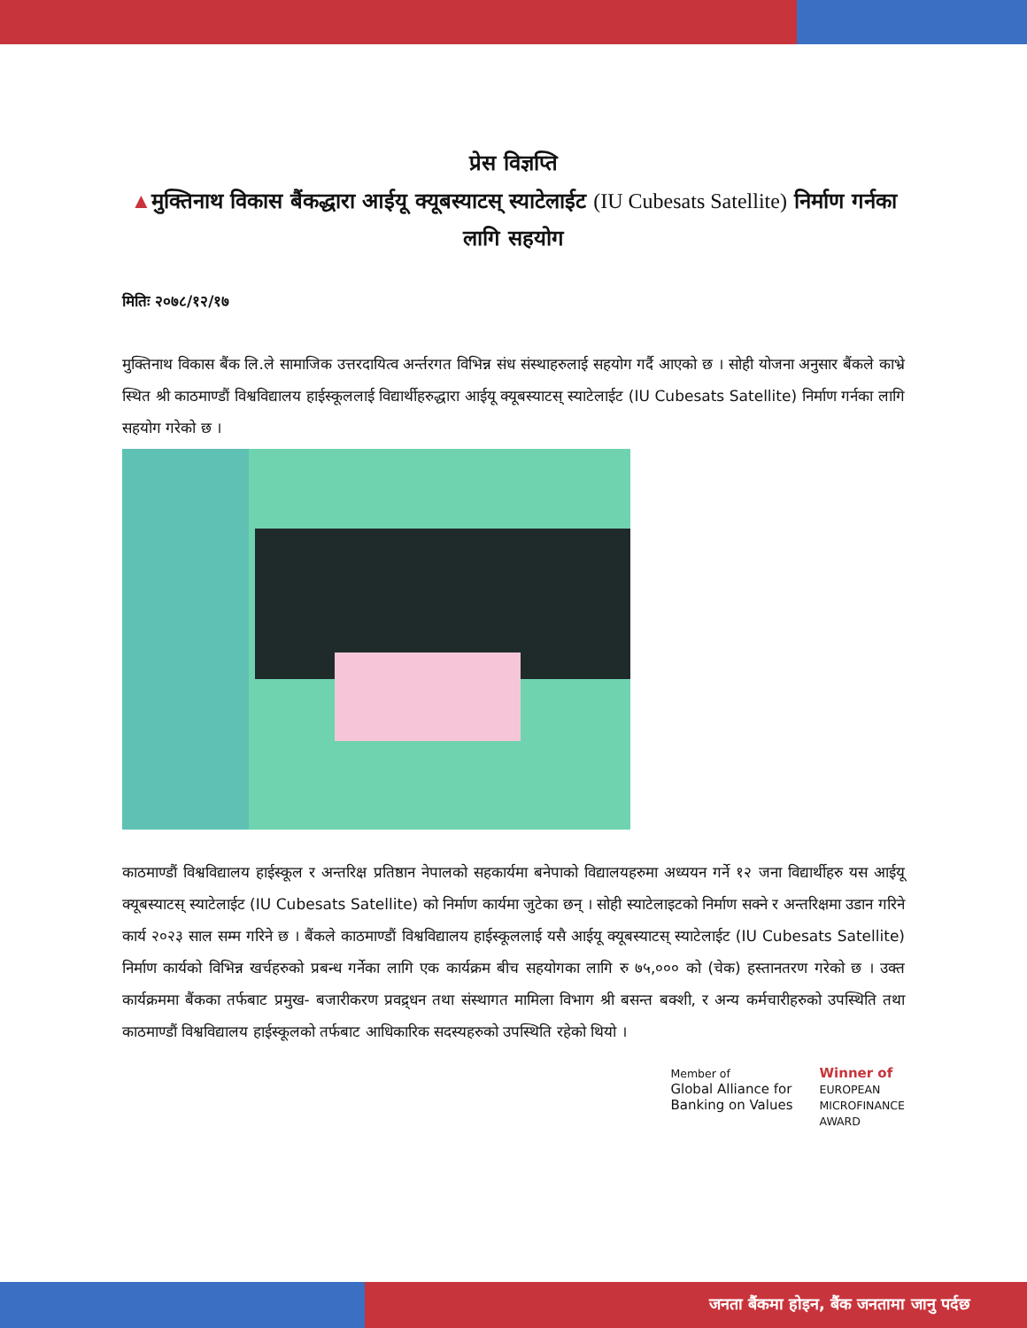प्रेस विज्ञप्ति
▲मुक्तिनाथ विकास बैंकद्धारा आईयू क्यूबस्याटस् स्याटेलाईट (IU Cubesats Satellite) निर्माण गर्नका लागि सहयोग
मितिः २०७८/१२/१७
मुक्तिनाथ विकास बैंक लि.ले सामाजिक उत्तरदायित्व अर्न्तरगत विभिन्न संध संस्थाहरुलाई सहयोग गर्दै आएको छ । सोही योजना अनुसार बैंकले काभ्रे स्थित श्री काठमाण्डौं विश्वविद्यालय हाईस्कूललाई विद्यार्थीहरुद्धारा आईयू क्यूबस्याटस् स्याटेलाईट (IU Cubesats Satellite) निर्माण गर्नका लागि सहयोग गरेको छ ।
काठमाण्डौं विश्वविद्यालय हाईस्कूल र अन्तरिक्ष प्रतिष्ठान नेपालको सहकार्यमा बनेपाको विद्यालयहरुमा अध्ययन गर्ने १२ जना विद्यार्थीहरु यस आईयू क्यूबस्याटस् स्याटेलाईट (IU Cubesats Satellite) को निर्माण कार्यमा जुटेका छन् । सोही स्याटेलाइटको निर्माण सक्ने र अन्तरिक्षमा उडान गरिने कार्य २०२३ साल सम्म गरिने छ । बैंकले काठमाण्डौं विश्वविद्यालय हाईस्कूललाई यसै आईयू क्यूबस्याटस् स्याटेलाईट (IU Cubesats Satellite) निर्माण कार्यको विभिन्न खर्चहरुको प्रबन्ध गर्नेका लागि एक कार्यक्रम बीच सहयोगका लागि रु ७५,००० को (चेक) हस्तानतरण गरेको छ । उक्त कार्यक्रममा बैंकका तर्फबाट प्रमुख- बजारीकरण प्रवद्र्धन तथा संस्थागत मामिला विभाग श्री बसन्त बक्शी, र अन्य कर्मचारीहरुको उपस्थिति तथा काठमाण्डौं विश्वविद्यालय हाईस्कूलको तर्फबाट आधिकारिक सदस्यहरुको उपस्थिति रहेको थियो ।
Member of
Global Alliance for
Banking on Values
Winner of
EUROPEAN
MICROFINANCE
AWARD
जनता बैंकमा होइन, बैंक जनतामा जानु पर्दछ